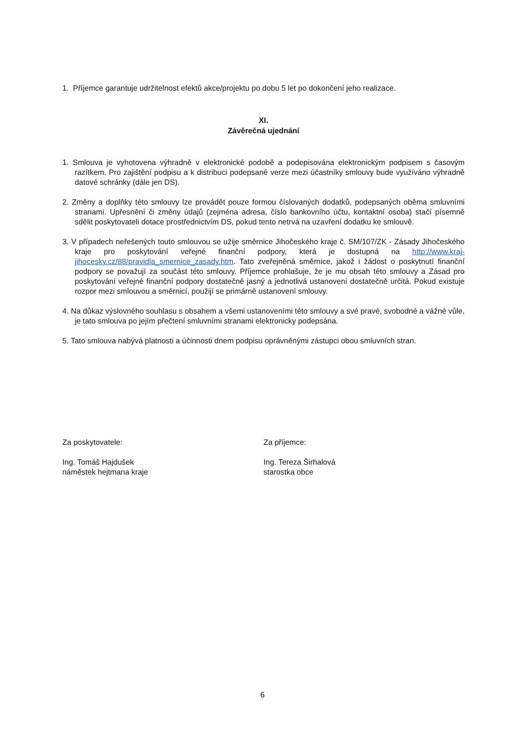1. Příjemce garantuje udržitelnost efektů akce/projektu po dobu 5 let po dokončení jeho realizace.
XI.
Závěrečná ujednání
1. Smlouva je vyhotovena výhradně v elektronické podobě a podepisována elektronickým podpisem s časovým razítkem. Pro zajištění podpisu a k distribuci podepsané verze mezi účastníky smlouvy bude využíváno výhradně datové schránky (dále jen DS).
2. Změny a doplňky této smlouvy lze provádět pouze formou číslovaných dodatků, podepsaných oběma smluvními stranami. Upřesnění či změny údajů (zejména adresa, číslo bankovního účtu, kontaktní osoba) stačí písemně sdělit poskytovateli dotace prostřednictvím DS, pokud tento netrvá na uzavření dodatku ke smlouvě.
3. V případech neřešených touto smlouvou se užije směrnice Jihočeského kraje č. SM/107/ZK - Zásady Jihočeského kraje pro poskytování veřejné finanční podpory, která je dostupná na http://www.kraj-jihocesky.cz/88/pravidla_smernice_zasady.htm. Tato zveřejněná směrnice, jakož i žádost o poskytnutí finanční podpory se považují za součást této smlouvy. Příjemce prohlašuje, že je mu obsah této smlouvy a Zásad pro poskytování veřejné finanční podpory dostatečně jasný a jednotlivá ustanovení dostatečně určitá. Pokud existuje rozpor mezi smlouvou a směrnicí, použijí se primárně ustanovení smlouvy.
4. Na důkaz výslovného souhlasu s obsahem a všemi ustanoveními této smlouvy a své pravé, svobodné a vážné vůle, je tato smlouva po jejím přečtení smluvními stranami elektronicky podepsána.
5. Tato smlouva nabývá platnosti a účinnosti dnem podpisu oprávněnými zástupci obou smluvních stran.
Za poskytovatele:
Ing. Tomáš Hajdušek
náměstek hejtmana kraje
Za příjemce:
Ing. Tereza Širhalová
starostka obce
6